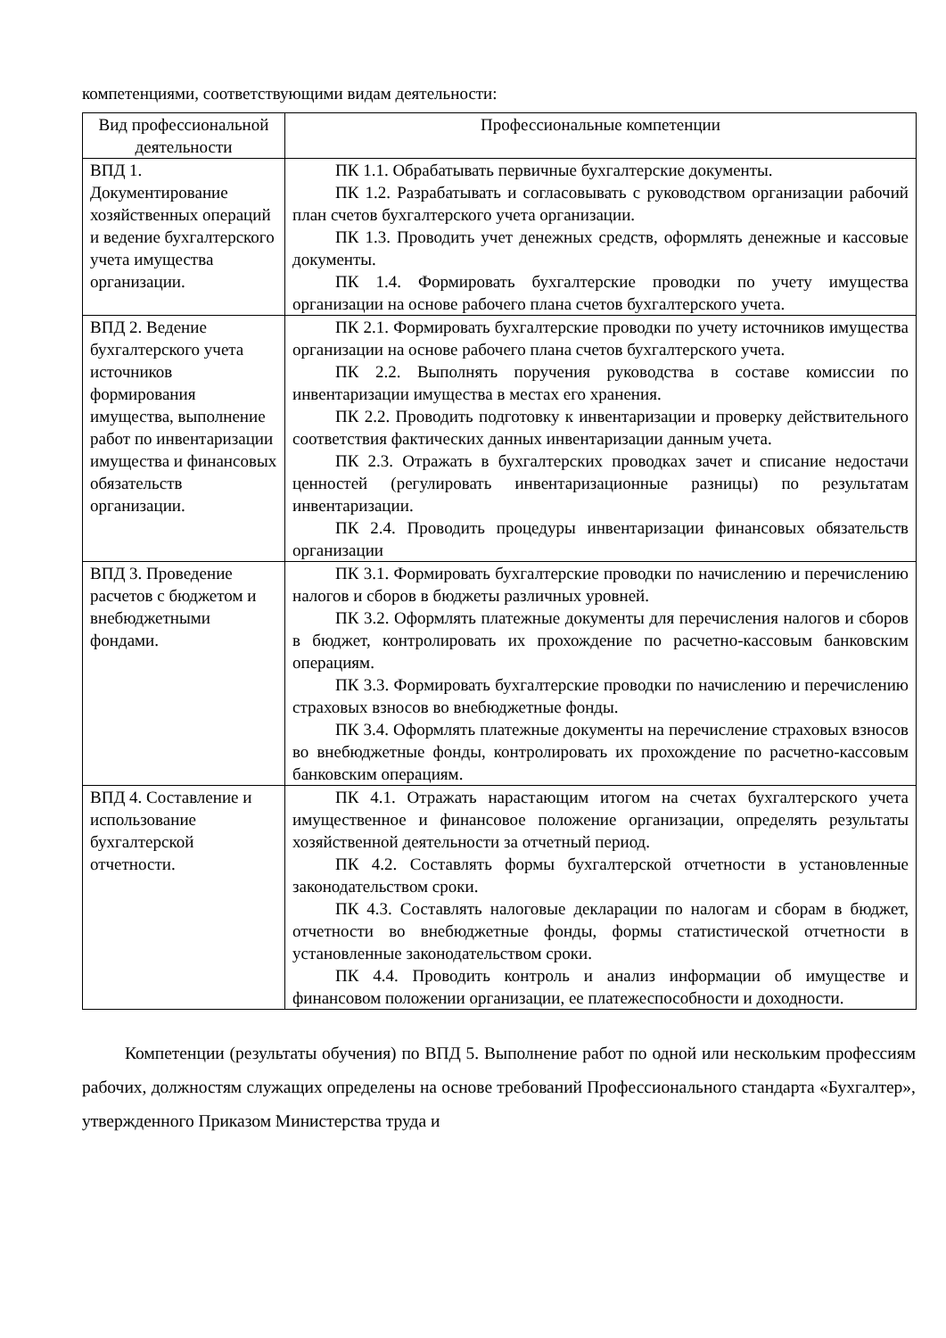компетенциями, соответствующими видам деятельности:
| Вид профессиональной деятельности | Профессиональные компетенции |
| --- | --- |
| ВПД 1. Документирование хозяйственных операций и ведение бухгалтерского учета имущества организации. | ПК 1.1. Обрабатывать первичные бухгалтерские документы. ПК 1.2. Разрабатывать и согласовывать с руководством организации рабочий план счетов бухгалтерского учета организации. ПК 1.3. Проводить учет денежных средств, оформлять денежные и кассовые документы. ПК 1.4. Формировать бухгалтерские проводки по учету имущества организации на основе рабочего плана счетов бухгалтерского учета. |
| ВПД 2. Ведение бухгалтерского учета источников формирования имущества, выполнение работ по инвентаризации имущества и финансовых обязательств организации. | ПК 2.1. Формировать бухгалтерские проводки по учету источников имущества организации на основе рабочего плана счетов бухгалтерского учета. ПК 2.2. Выполнять поручения руководства в составе комиссии по инвентаризации имущества в местах его хранения. ПК 2.2. Проводить подготовку к инвентаризации и проверку действительного соответствия фактических данных инвентаризации данным учета. ПК 2.3. Отражать в бухгалтерских проводках зачет и списание недостачи ценностей (регулировать инвентаризационные разницы) по результатам инвентаризации. ПК 2.4. Проводить процедуры инвентаризации финансовых обязательств организации |
| ВПД 3. Проведение расчетов с бюджетом и внебюджетными фондами. | ПК 3.1. Формировать бухгалтерские проводки по начислению и перечислению налогов и сборов в бюджеты различных уровней. ПК 3.2. Оформлять платежные документы для перечисления налогов и сборов в бюджет, контролировать их прохождение по расчетно-кассовым банковским операциям. ПК 3.3. Формировать бухгалтерские проводки по начислению и перечислению страховых взносов во внебюджетные фонды. ПК 3.4. Оформлять платежные документы на перечисление страховых взносов во внебюджетные фонды, контролировать их прохождение по расчетно-кассовым банковским операциям. |
| ВПД 4. Составление и использование бухгалтерской отчетности. | ПК 4.1. Отражать нарастающим итогом на счетах бухгалтерского учета имущественное и финансовое положение организации, определять результаты хозяйственной деятельности за отчетный период. ПК 4.2. Составлять формы бухгалтерской отчетности в установленные законодательством сроки. ПК 4.3. Составлять налоговые декларации по налогам и сборам в бюджет, отчетности во внебюджетные фонды, формы статистической отчетности в установленные законодательством сроки. ПК 4.4. Проводить контроль и анализ информации об имуществе и финансовом положении организации, ее платежеспособности и доходности. |
Компетенции (результаты обучения) по ВПД 5. Выполнение работ по одной или нескольким профессиям рабочих, должностям служащих определены на основе требований Профессионального стандарта «Бухгалтер», утвержденного Приказом Министерства труда и